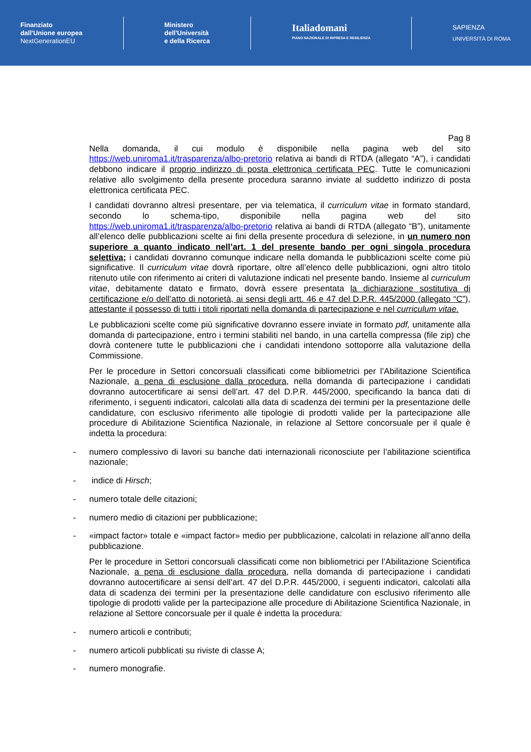Finanziato
dall'Unione europea
NextGenerationEU
Ministero
dell'Università
e della Ricerca
Italiadomani
PIANO NAZIONALE DI RIPRESA E RESILIENZA
SAPIENZA
UNIVERSITÀ DI ROMA
Pag 8
Nella domanda, il cui modulo è disponibile nella pagina web del sito https://web.uniroma1.it/trasparenza/albo-pretorio relativa ai bandi di RTDA (allegato “A”), i candidati debbono indicare il proprio indirizzo di posta elettronica certificata PEC. Tutte le comunicazioni relative allo svolgimento della presente procedura saranno inviate al suddetto indirizzo di posta elettronica certificata PEC.
I candidati dovranno altresì presentare, per via telematica, il curriculum vitae in formato standard, secondo lo schema-tipo, disponibile nella pagina web del sito https://web.uniroma1.it/trasparenza/albo-pretorio relativa ai bandi di RTDA (allegato “B”), unitamente all’elenco delle pubblicazioni scelte ai fini della presente procedura di selezione, in un numero non superiore a quanto indicato nell’art. 1 del presente bando per ogni singola procedura selettiva; i candidati dovranno comunque indicare nella domanda le pubblicazioni scelte come più significative. Il curriculum vitae dovrà riportare, oltre all’elenco delle pubblicazioni, ogni altro titolo ritenuto utile con riferimento ai criteri di valutazione indicati nel presente bando. Insieme al curriculum vitae, debitamente datato e firmato, dovrà essere presentata la dichiarazione sostitutiva di certificazione e/o dell’atto di notorietà, ai sensi degli artt. 46 e 47 del D.P.R. 445/2000 (allegato “C”), attestante il possesso di tutti i titoli riportati nella domanda di partecipazione e nel curriculum vitae.
Le pubblicazioni scelte come più significative dovranno essere inviate in formato pdf, unitamente alla domanda di partecipazione, entro i termini stabiliti nel bando, in una cartella compressa (file zip) che dovrà contenere tutte le pubblicazioni che i candidati intendono sottoporre alla valutazione della Commissione.
Per le procedure in Settori concorsuali classificati come bibliometrici per l’Abilitazione Scientifica Nazionale, a pena di esclusione dalla procedura, nella domanda di partecipazione i candidati dovranno autocertificare ai sensi dell’art. 47 del D.P.R. 445/2000, specificando la banca dati di riferimento, i seguenti indicatori, calcolati alla data di scadenza dei termini per la presentazione delle candidature, con esclusivo riferimento alle tipologie di prodotti valide per la partecipazione alle procedure di Abilitazione Scientifica Nazionale, in relazione al Settore concorsuale per il quale è indetta la procedura:
- numero complessivo di lavori su banche dati internazionali riconosciute per l’abilitazione scientifica nazionale;
- indice di Hirsch;
- numero totale delle citazioni;
- numero medio di citazioni per pubblicazione;
- «impact factor» totale e «impact factor» medio per pubblicazione, calcolati in relazione all’anno della pubblicazione.
Per le procedure in Settori concorsuali classificati come non bibliometrici per l’Abilitazione Scientifica Nazionale, a pena di esclusione dalla procedura, nella domanda di partecipazione i candidati dovranno autocertificare ai sensi dell’art. 47 del D.P.R. 445/2000, i seguenti indicatori, calcolati alla data di scadenza dei termini per la presentazione delle candidature con esclusivo riferimento alle tipologie di prodotti valide per la partecipazione alle procedure di Abilitazione Scientifica Nazionale, in relazione al Settore concorsuale per il quale è indetta la procedura:
- numero articoli e contributi;
- numero articoli pubblicati su riviste di classe A;
- numero monografie.